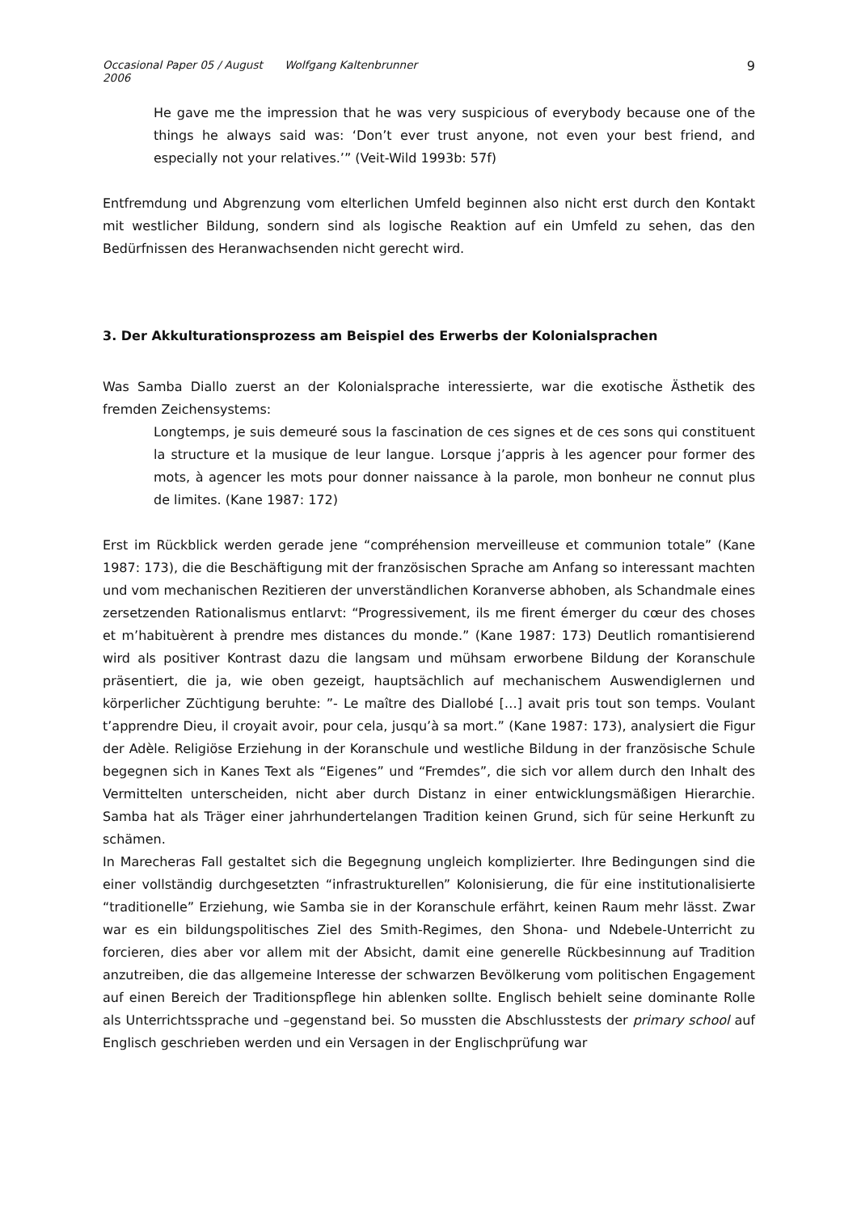Occasional Paper 05 / August 2006 Wolfgang Kaltenbrunner 9
He gave me the impression that he was very suspicious of everybody because one of the things he always said was: ‘Don’t ever trust anyone, not even your best friend, and especially not your relatives.’” (Veit-Wild 1993b: 57f)
Entfremdung und Abgrenzung vom elterlichen Umfeld beginnen also nicht erst durch den Kontakt mit westlicher Bildung, sondern sind als logische Reaktion auf ein Umfeld zu sehen, das den Bedürfnissen des Heranwachsenden nicht gerecht wird.
3. Der Akkulturationsprozess am Beispiel des Erwerbs der Kolonialsprachen
Was Samba Diallo zuerst an der Kolonialsprache interessierte, war die exotische Ästhetik des fremden Zeichensystems:
Longtemps, je suis demeuré sous la fascination de ces signes et de ces sons qui constituent la structure et la musique de leur langue. Lorsque j’appris à les agencer pour former des mots, à agencer les mots pour donner naissance à la parole, mon bonheur ne connut plus de limites. (Kane 1987: 172)
Erst im Rückblick werden gerade jene “compréhension merveilleuse et communion totale” (Kane 1987: 173), die die Beschäftigung mit der französischen Sprache am Anfang so interessant machten und vom mechanischen Rezitieren der unverständlichen Koranverse abhoben, als Schandmale eines zersetzenden Rationalismus entlarvt: “Progressivement, ils me firent émerger du cœur des choses et m’habituèrent à prendre mes distances du monde.” (Kane 1987: 173) Deutlich romantisierend wird als positiver Kontrast dazu die langsam und mühsam erworbene Bildung der Koranschule präsentiert, die ja, wie oben gezeigt, hauptsächlich auf mechanischem Auswendiglernen und körperlicher Züchtigung beruhte: ”- Le maître des Diallobé […] avait pris tout son temps. Voulant t’apprendre Dieu, il croyait avoir, pour cela, jusqu’à sa mort.” (Kane 1987: 173), analysiert die Figur der Adèle. Religiöse Erziehung in der Koranschule und westliche Bildung in der französische Schule begegnen sich in Kanes Text als “Eigenes” und “Fremdes”, die sich vor allem durch den Inhalt des Vermittelten unterscheiden, nicht aber durch Distanz in einer entwicklungsmäßigen Hierarchie. Samba hat als Träger einer jahrhundertelangen Tradition keinen Grund, sich für seine Herkunft zu schämen.
In Marecheras Fall gestaltet sich die Begegnung ungleich komplizierter. Ihre Bedingungen sind die einer vollständig durchgesetzten “infrastrukturellen” Kolonisierung, die für eine institutionalisierte “traditionelle” Erziehung, wie Samba sie in der Koranschule erfährt, keinen Raum mehr lässt. Zwar war es ein bildungspolitisches Ziel des Smith-Regimes, den Shona- und Ndebele-Unterricht zu forcieren, dies aber vor allem mit der Absicht, damit eine generelle Rückbesinnung auf Tradition anzutreiben, die das allgemeine Interesse der schwarzen Bevölkerung vom politischen Engagement auf einen Bereich der Traditionspflege hin ablenken sollte. Englisch behielt seine dominante Rolle als Unterrichtssprache und –gegenstand bei. So mussten die Abschlusstests der primary school auf Englisch geschrieben werden und ein Versagen in der Englischprüfung war